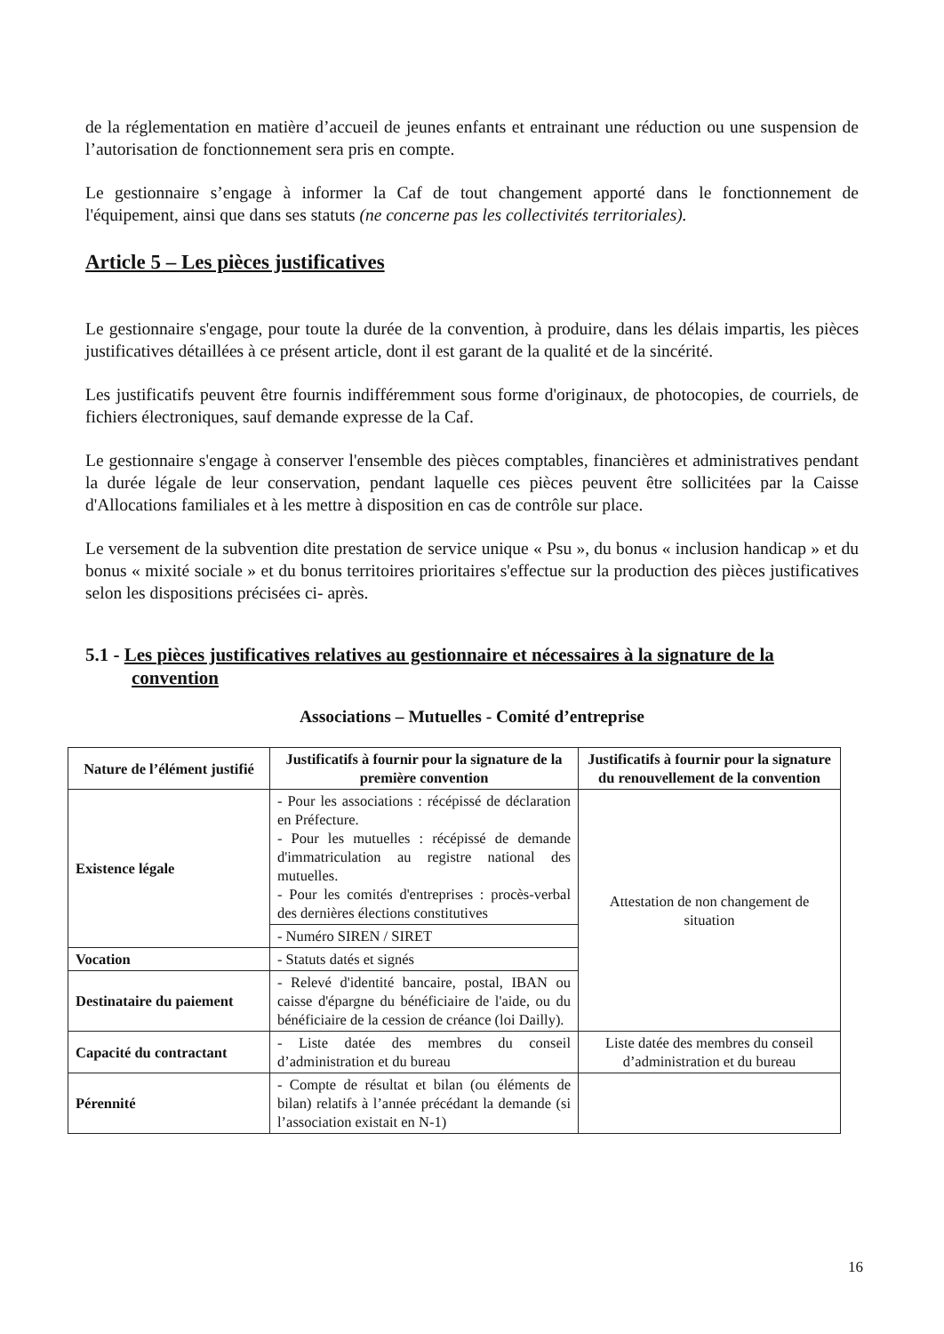de la réglementation en matière d’accueil de jeunes enfants et entrainant une réduction ou une suspension de l’autorisation de fonctionnement sera pris en compte.
Le gestionnaire s’engage à informer la Caf de tout changement apporté dans le fonctionnement de l'équipement, ainsi que dans ses statuts (ne concerne pas les collectivités territoriales).
Article 5 – Les pièces justificatives
Le gestionnaire s'engage, pour toute la durée de la convention, à produire, dans les délais impartis, les pièces justificatives détaillées à ce présent article, dont il est garant de la qualité et de la sincérité.
Les justificatifs peuvent être fournis indifféremment sous forme d'originaux, de photocopies, de courriels, de fichiers électroniques, sauf demande expresse de la Caf.
Le gestionnaire s'engage à conserver l'ensemble des pièces comptables, financières et administratives pendant la durée légale de leur conservation, pendant laquelle ces pièces peuvent être sollicitées par la Caisse d'Allocations familiales et à les mettre à disposition en cas de contrôle sur place.
Le versement de la subvention dite prestation de service unique « Psu », du bonus « inclusion handicap » et du bonus « mixité sociale » et du bonus territoires prioritaires s'effectue sur la production des pièces justificatives selon les dispositions précisées ci- après.
5.1 - Les pièces justificatives relatives au gestionnaire et nécessaires à la signature de la convention
Associations – Mutuelles - Comité d’entreprise
| Nature de l’élément justifié | Justificatifs à fournir pour la signature de la première convention | Justificatifs à fournir pour la signature du renouvellement de la convention |
| --- | --- | --- |
| Existence légale | - Pour les associations : récépissé de déclaration en Préfecture. - Pour les mutuelles : récépissé de demande d'immatriculation au registre national des mutuelles. - Pour les comités d'entreprises : procès-verbal des dernières élections constitutives | Attestation de non changement de situation |
| | - Numéro SIREN / SIRET | |
| Vocation | - Statuts datés et signés | |
| Destinataire du paiement | - Relevé d'identité bancaire, postal, IBAN ou caisse d'épargne du bénéficiaire de l'aide, ou du bénéficiaire de la cession de créance (loi Dailly). | |
| Capacité du contractant | - Liste datée des membres du conseil d’administration et du bureau | Liste datée des membres du conseil d’administration et du bureau |
| Pérennité | - Compte de résultat et bilan (ou éléments de bilan) relatifs à l’année précédant la demande (si l’association existait en N-1) | |
16